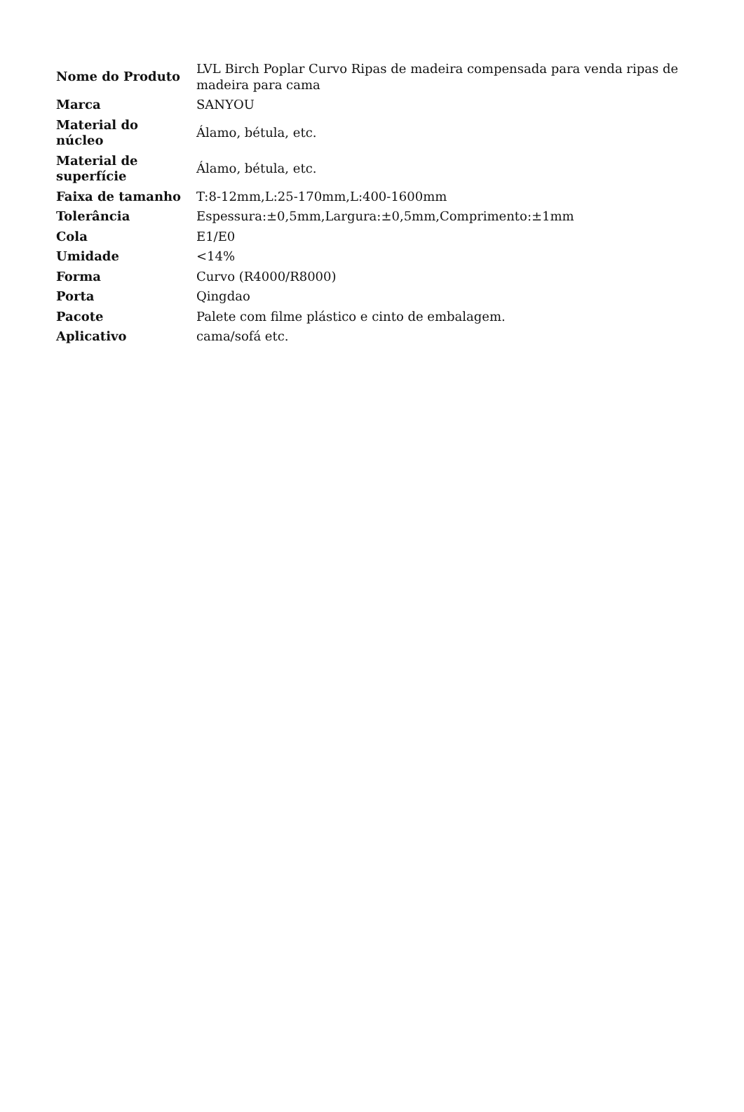| Nome do Produto | LVL Birch Poplar Curvo Ripas de madeira compensada para venda ripas de madeira para cama |
| Marca | SANYOU |
| Material do núcleo | Álamo, bétula, etc. |
| Material de superfície | Álamo, bétula, etc. |
| Faixa de tamanho | T:8-12mm,L:25-170mm,L:400-1600mm |
| Tolerância | Espessura:±0,5mm,Largura:±0,5mm,Comprimento:±1mm |
| Cola | E1/E0 |
| Umidade | <14% |
| Forma | Curvo (R4000/R8000) |
| Porta | Qingdao |
| Pacote | Palete com filme plástico e cinto de embalagem. |
| Aplicativo | cama/sofá etc. |